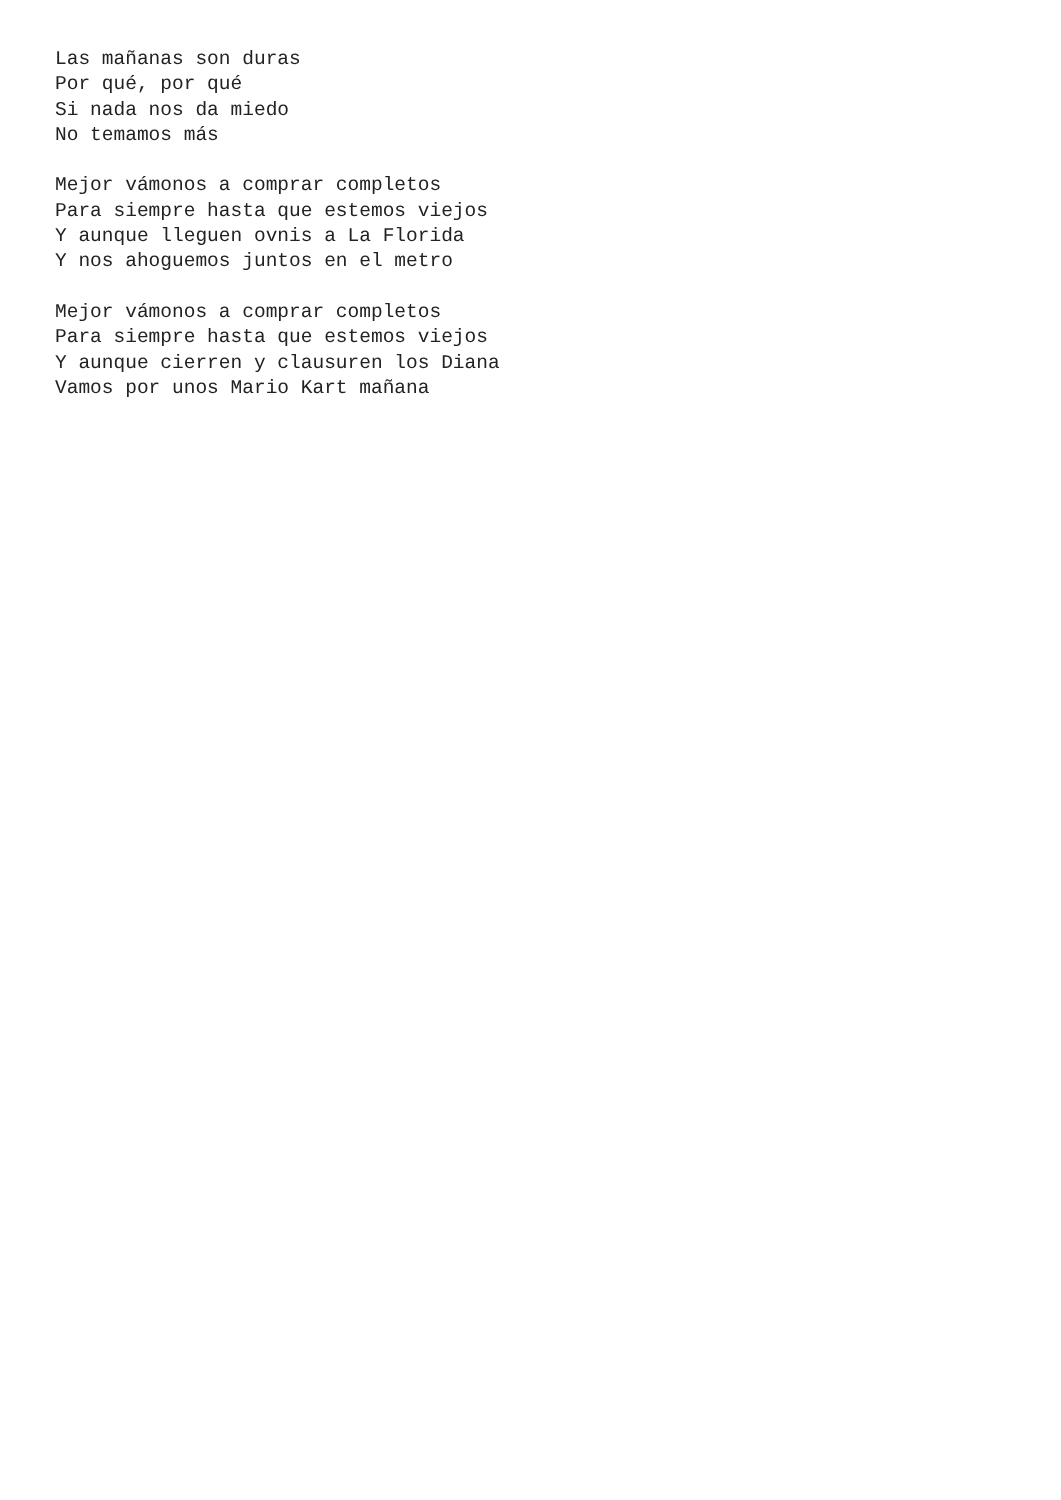Las mañanas son duras
Por qué, por qué
Si nada nos da miedo
No temamos más

Mejor vámonos a comprar completos
Para siempre hasta que estemos viejos
Y aunque lleguen ovnis a La Florida
Y nos ahoguemos juntos en el metro

Mejor vámonos a comprar completos
Para siempre hasta que estemos viejos
Y aunque cierren y clausuren los Diana
Vamos por unos Mario Kart mañana